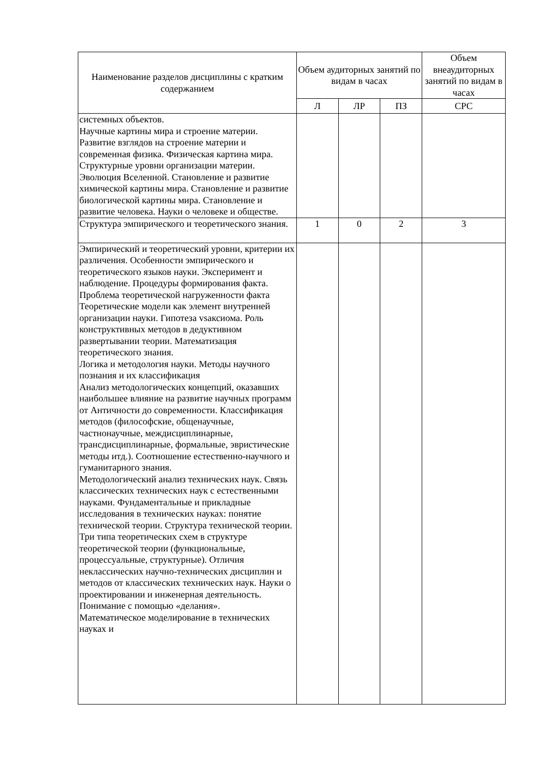| Наименование разделов дисциплины с кратким содержанием | Объем аудиторных занятий по видам в часах | | | Объем внеаудиторных занятий по видам в часах |
| --- | --- | --- | --- | --- |
| | Л | ЛР | ПЗ | СРС |
| системных объектов. Научные картины мира и строение материи. Развитие взглядов на строение материи и современная физика. Физическая картина мира. Структурные уровни организации материи. Эволюция Вселенной. Становление и развитие химической картины мира. Становление и развитие биологической картины мира. Становление и развитие человека. Науки о человеке и обществе. | | | | |
| Структура эмпирического и теоретического знания. | 1 | 0 | 2 | 3 |
| Эмпирический и теоретический уровни, критерии их различения. Особенности эмпирического и теоретического языков науки. Эксперимент и наблюдение. Процедуры формирования факта. Проблема теоретической нагруженности факта Теоретические модели как элемент внутренней организации науки. Гипотеза vsаксиома. Роль конструктивных методов в дедуктивном развертывании теории. Математизация теоретического знания. Логика и методология науки. Методы научного познания и их классификация Анализ методологических концепций, оказавших наибольшее влияние на развитие научных программ от Античности до современности. Классификация методов (философские, общенаучные, частнонаучные, междисциплинарные, трансдисциплинарные, формальные, эвристические методы итд.). Соотношение естественно-научного и гуманитарного знания. Методологический анализ технических наук. Связь классических технических наук с естественными науками. Фундаментальные и прикладные исследования в технических науках: понятие технической теории. Структура технической теории. Три типа теоретических схем в структуре теоретической теории (функциональные, процессуальные, структурные). Отличия неклассических научно-технических дисциплин и методов от классических технических наук. Науки о проектировании и инженерная деятельность. Понимание с помощью «делания». Математическое моделирование в технических науках и | | | | |